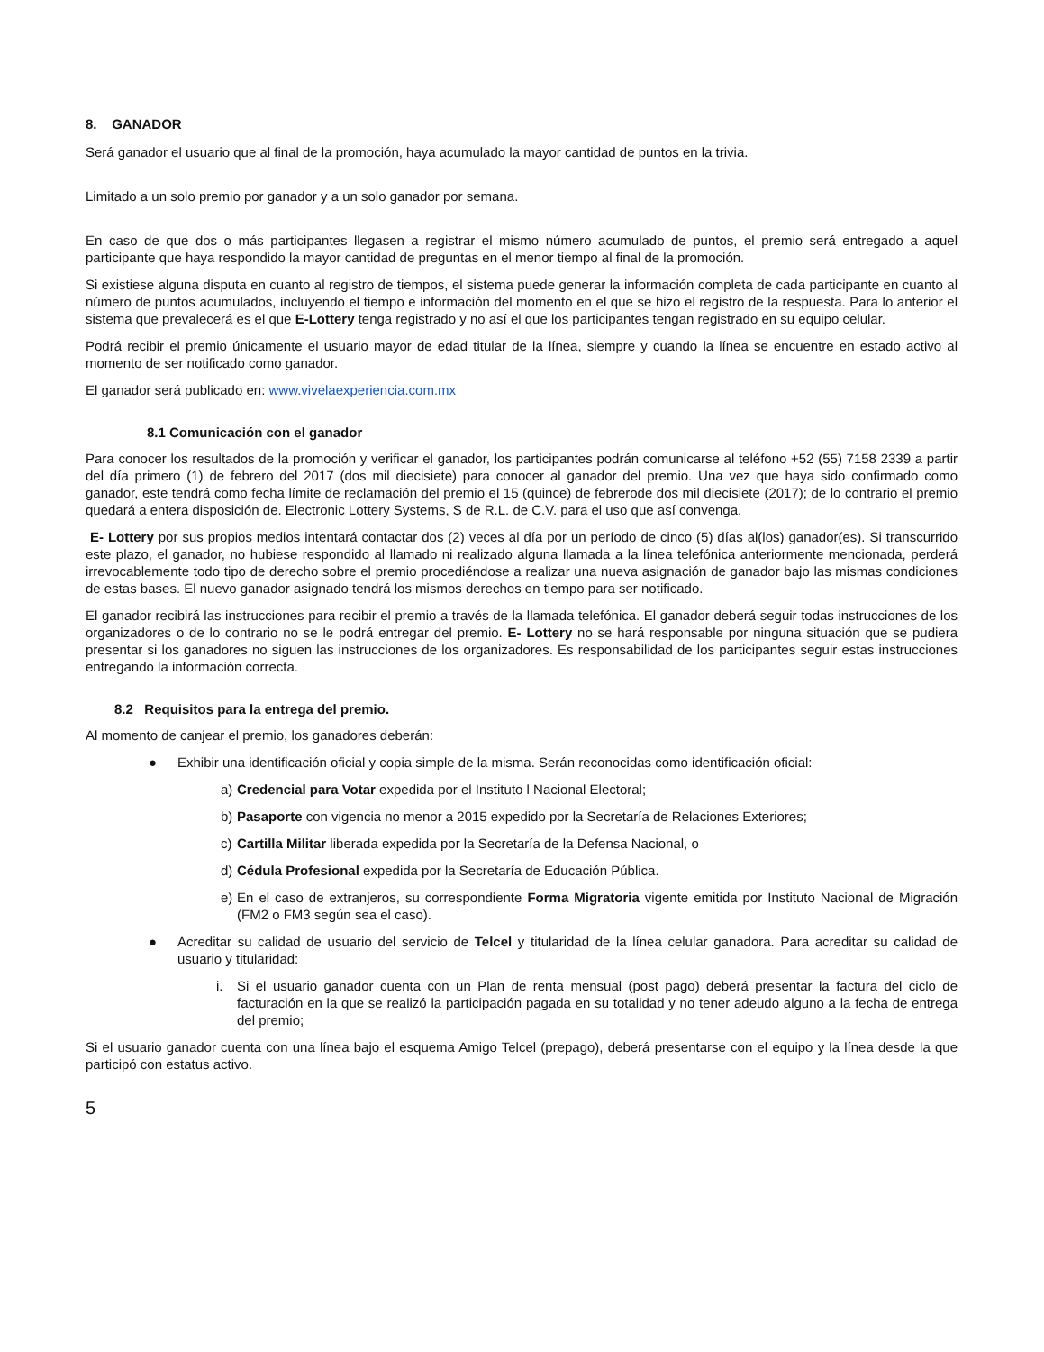8. GANADOR
Será ganador el usuario que al final de la promoción, haya acumulado la mayor cantidad de puntos en la trivia.
Limitado a un solo premio por ganador y a un solo ganador por semana.
En caso de que dos o más participantes llegasen a registrar el mismo número acumulado de puntos, el premio será entregado a aquel participante que haya respondido la mayor cantidad de preguntas en el menor tiempo al final de la promoción.
Si existiese alguna disputa en cuanto al registro de tiempos, el sistema puede generar la información completa de cada participante en cuanto al número de puntos acumulados, incluyendo el tiempo e información del momento en el que se hizo el registro de la respuesta. Para lo anterior el sistema que prevalecerá es el que E-Lottery tenga registrado y no así el que los participantes tengan registrado en su equipo celular.
Podrá recibir el premio únicamente el usuario mayor de edad titular de la línea, siempre y cuando la línea se encuentre en estado activo al momento de ser notificado como ganador.
El ganador será publicado en: www.vivelaexperiencia.com.mx
8.1 Comunicación con el ganador
Para conocer los resultados de la promoción y verificar el ganador, los participantes podrán comunicarse al teléfono +52 (55) 7158 2339 a partir del día primero (1) de febrero del 2017 (dos mil diecisiete) para conocer al ganador del premio. Una vez que haya sido confirmado como ganador, este tendrá como fecha límite de reclamación del premio el 15 (quince) de febrerode dos mil diecisiete (2017); de lo contrario el premio quedará a entera disposición de. Electronic Lottery Systems, S de R.L. de C.V. para el uso que así convenga.
E- Lottery por sus propios medios intentará contactar dos (2) veces al día por un período de cinco (5) días al(los) ganador(es). Si transcurrido este plazo, el ganador, no hubiese respondido al llamado ni realizado alguna llamada a la línea telefónica anteriormente mencionada, perderá irrevocablemente todo tipo de derecho sobre el premio procediéndose a realizar una nueva asignación de ganador bajo las mismas condiciones de estas bases. El nuevo ganador asignado tendrá los mismos derechos en tiempo para ser notificado.
El ganador recibirá las instrucciones para recibir el premio a través de la llamada telefónica. El ganador deberá seguir todas instrucciones de los organizadores o de lo contrario no se le podrá entregar del premio. E- Lottery no se hará responsable por ninguna situación que se pudiera presentar si los ganadores no siguen las instrucciones de los organizadores. Es responsabilidad de los participantes seguir estas instrucciones entregando la información correcta.
8.2 Requisitos para la entrega del premio.
Al momento de canjear el premio, los ganadores deberán:
● Exhibir una identificación oficial y copia simple de la misma. Serán reconocidas como identificación oficial:
a) Credencial para Votar expedida por el Instituto l Nacional Electoral;
b) Pasaporte con vigencia no menor a 2015 expedido por la Secretaría de Relaciones Exteriores;
c) Cartilla Militar liberada expedida por la Secretaría de la Defensa Nacional, o
d) Cédula Profesional expedida por la Secretaría de Educación Pública.
e) En el caso de extranjeros, su correspondiente Forma Migratoria vigente emitida por Instituto Nacional de Migración (FM2 o FM3 según sea el caso).
● Acreditar su calidad de usuario del servicio de Telcel y titularidad de la línea celular ganadora. Para acreditar su calidad de usuario y titularidad:
i. Si el usuario ganador cuenta con un Plan de renta mensual (post pago) deberá presentar la factura del ciclo de facturación en la que se realizó la participación pagada en su totalidad y no tener adeudo alguno a la fecha de entrega del premio;
Si el usuario ganador cuenta con una línea bajo el esquema Amigo Telcel (prepago), deberá presentarse con el equipo y la línea desde la que participó con estatus activo.
5